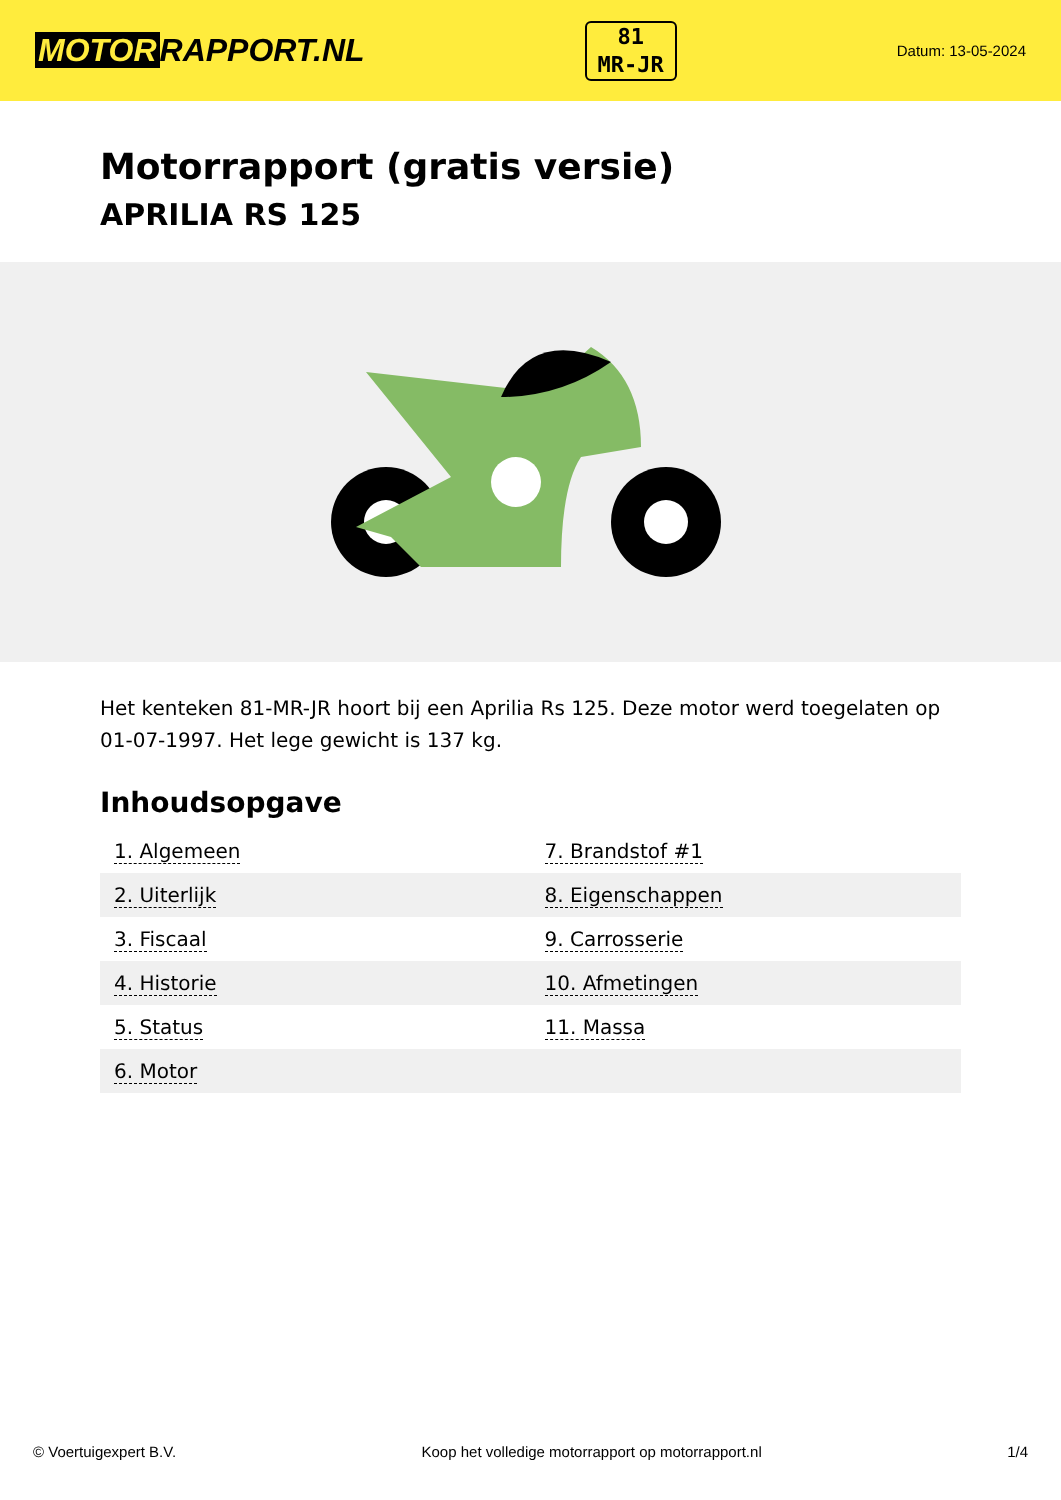MOTOR RAPPORT.NL
81
MR-JR
Datum: 13-05-2024
Motorrapport (gratis versie)
APRILIA RS 125
Het kenteken 81-MR-JR hoort bij een Aprilia Rs 125. Deze motor werd toegelaten op 01-07-1997. Het lege gewicht is 137 kg.
Inhoudsopgave
| 1. Algemeen | 7. Brandstof #1 |
| 2. Uiterlijk | 8. Eigenschappen |
| 3. Fiscaal | 9. Carrosserie |
| 4. Historie | 10. Afmetingen |
| 5. Status | 11. Massa |
| 6. Motor | |
© Voertuigexpert B.V. Koop het volledige motorrapport op motorrapport.nl 1/4